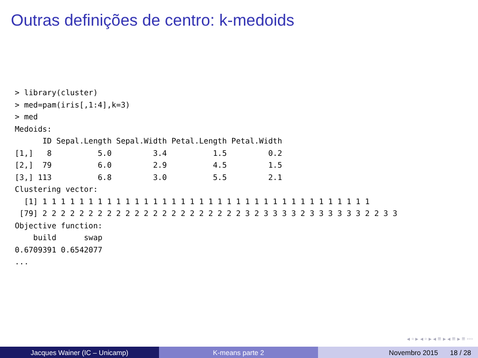Outras definições de centro: k-medoids
> library(cluster)
> med=pam(iris[,1:4],k=3)
> med
Medoids:
      ID Sepal.Length Sepal.Width Petal.Length Petal.Width
[1,]   8          5.0         3.4          1.5         0.2
[2,]  79          6.0         2.9          4.5         1.5
[3,] 113          6.8         3.0          5.5         2.1
Clustering vector:
  [1] 1 1 1 1 1 1 1 1 1 1 1 1 1 1 1 1 1 1 1 1 1 1 1 1 1 1 1 1 1 1 1 1 1 1 1 1
 [79] 2 2 2 2 2 2 2 2 2 2 2 2 2 2 2 2 2 2 2 2 2 2 3 2 3 3 3 3 2 3 3 3 3 3 3 2 2 3 3
Objective function:
    build      swap
0.6709391 0.6542077
...
◂ ▫ ▸ ◂ ▫ ▸ ◂ ≡ ▸ ◂ ≡ ▸ ≡ ◦◦◦
Jacques Wainer (IC – Unicamp) K-means parte 2 Novembro 2015 18 / 28